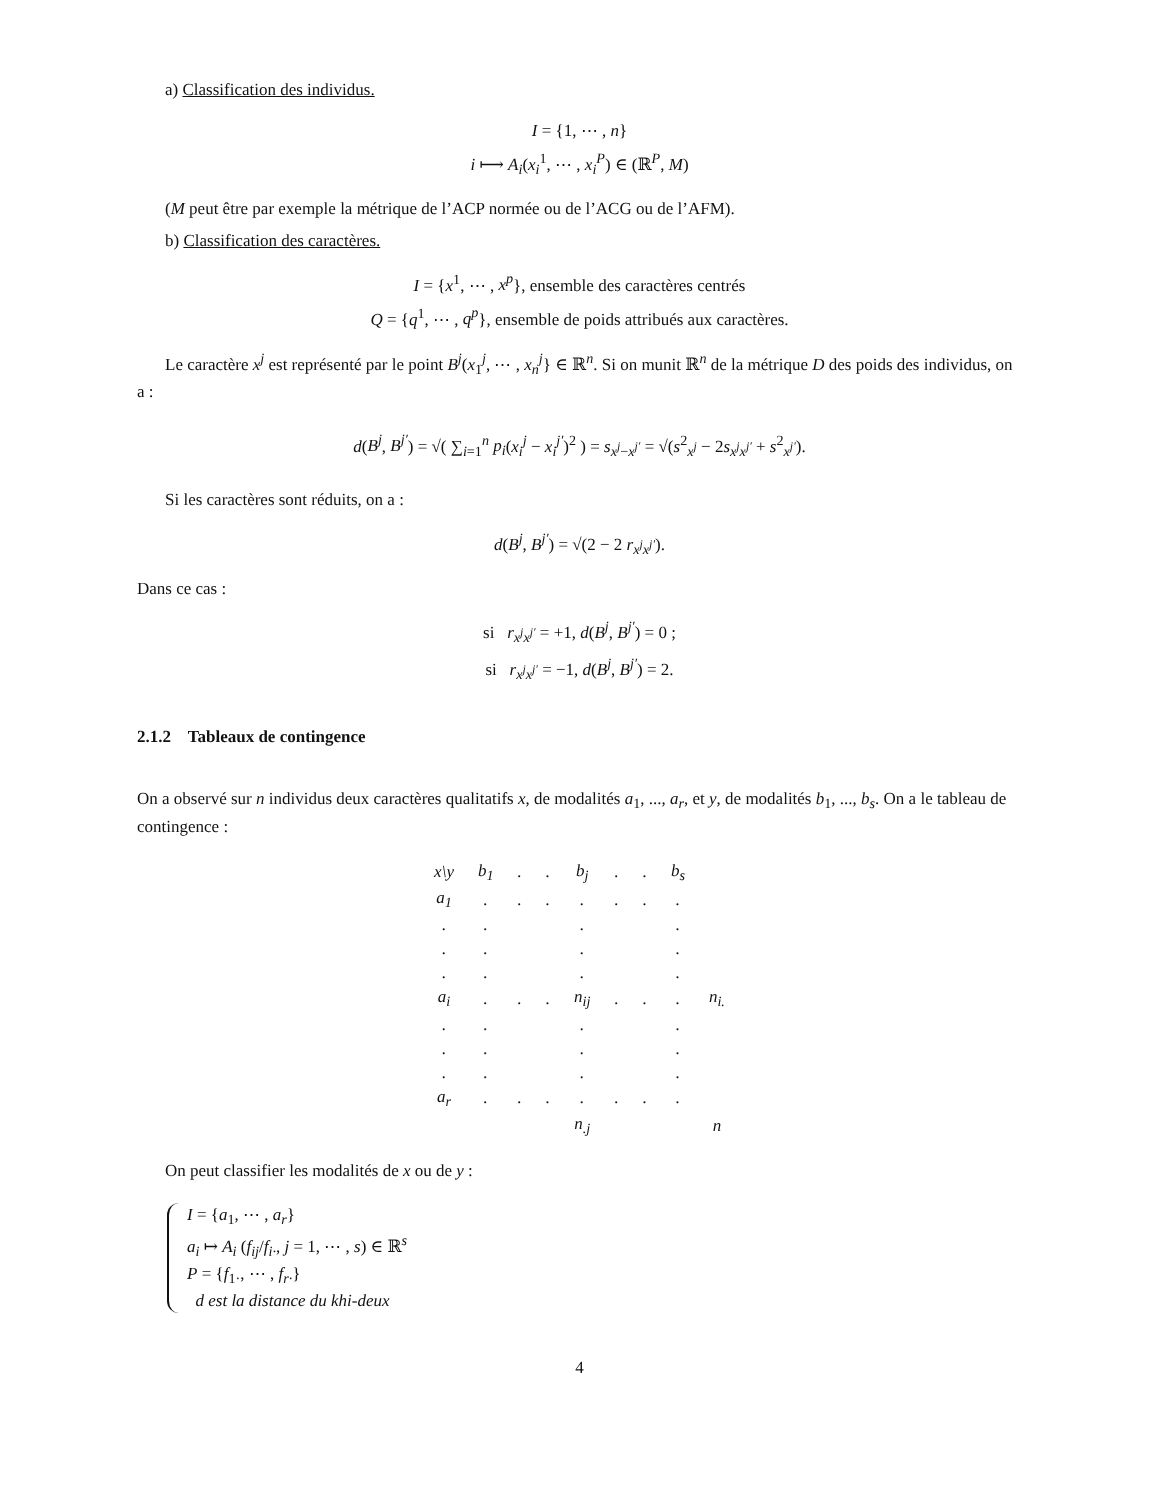a) Classification des individus.
I = {1, ⋯ , n}
i ⟼ A<sub>i</sub>(x<sub>i</sub><sup>1</sup>, ⋯ , x<sub>i</sub><sup>P</sup>) ∈ (ℝ<sup>P</sup>, M)
(M peut être par exemple la métrique de l’ACP normée ou de l’ACG ou de l’AFM).
b) Classification des caractères.
I = {x<sup>1</sup>, ⋯ , x<sup>p</sup>}, ensemble des caractères centrés
Q = {q<sup>1</sup>, ⋯ , q<sup>p</sup>}, ensemble de poids attribués aux caractères.
Le caractère x<sup>j</sup> est représenté par le point B<sup>j</sup>(x<sub>1</sub><sup>j</sup>, ⋯ , x<sub>n</sub><sup>j</sup>} ∈ ℝ<sup>n</sup>. Si on munit ℝ<sup>n</sup> de la métrique D des poids des individus, on a :
d(B<sup>j</sup>, B<sup>j′</sup>) = √( ∑<sub>i=1</sub><sup>n</sup> p<sub>i</sub>(x<sub>i</sub><sup>j</sup> − x<sub>i</sub><sup>j′</sup>)<sup>2</sup> ) = s<sub>x<sup>j</sup>−x<sup>j′</sup></sub> = √(s<sup>2</sup><sub>x<sup>j</sup></sub> − 2s<sub>x<sup>j</sup>x<sup>j′</sup></sub> + s<sup>2</sup><sub>x<sup>j′</sup></sub>).
Si les caractères sont réduits, on a :
d(B<sup>j</sup>, B<sup>j′</sup>) = √(2 − 2 r<sub>x<sup>j</sup>x<sup>j′</sup></sub>).
Dans ce cas :
si r<sub>x<sup>j</sup>x<sup>j′</sup></sub> = +1, d(B<sup>j</sup>, B<sup>j′</sup>) = 0 ;
si r<sub>x<sup>j</sup>x<sup>j′</sup></sub> = −1, d(B<sup>j</sup>, B<sup>j′</sup>) = 2.
2.1.2 Tableaux de contingence
On a observé sur n individus deux caractères qualitatifs x, de modalités a<sub>1</sub>, ..., a<sub>r</sub>, et y, de modalités b<sub>1</sub>, ..., b<sub>s</sub>. On a le tableau de contingence :
| x\y | b<sub>1</sub> | . | . | b<sub>j</sub> | . | . | b<sub>s</sub> | |
| a<sub>1</sub> | . | . | . | . | . | . | . | |
| . | . | | | . | | | . | |
| . | . | | | . | | | . | |
| . | . | | | . | | | . | |
| a<sub>i</sub> | . | . | . | n<sub>ij</sub> | . | . | . | n<sub>i.</sub> |
| . | . | | | . | | | . | |
| . | . | | | . | | | . | |
| . | . | | | . | | | . | |
| a<sub>r</sub> | . | . | . | . | . | . | . | |
| | | | | n<sub>.j</sub> | | | | n |
On peut classifier les modalités de x ou de y :
I = {a<sub>1</sub>, ⋯ , a<sub>r</sub>}
a<sub>i</sub> ↦ A<sub>i</sub> (f<sub>ij</sub>/f<sub>i·</sub>, j = 1, ⋯ , s) ∈ ℝ<sup>s</sup>
P = {f<sub>1·</sub>, ⋯ , f<sub>r·</sub>}
d est la distance du khi-deux
4